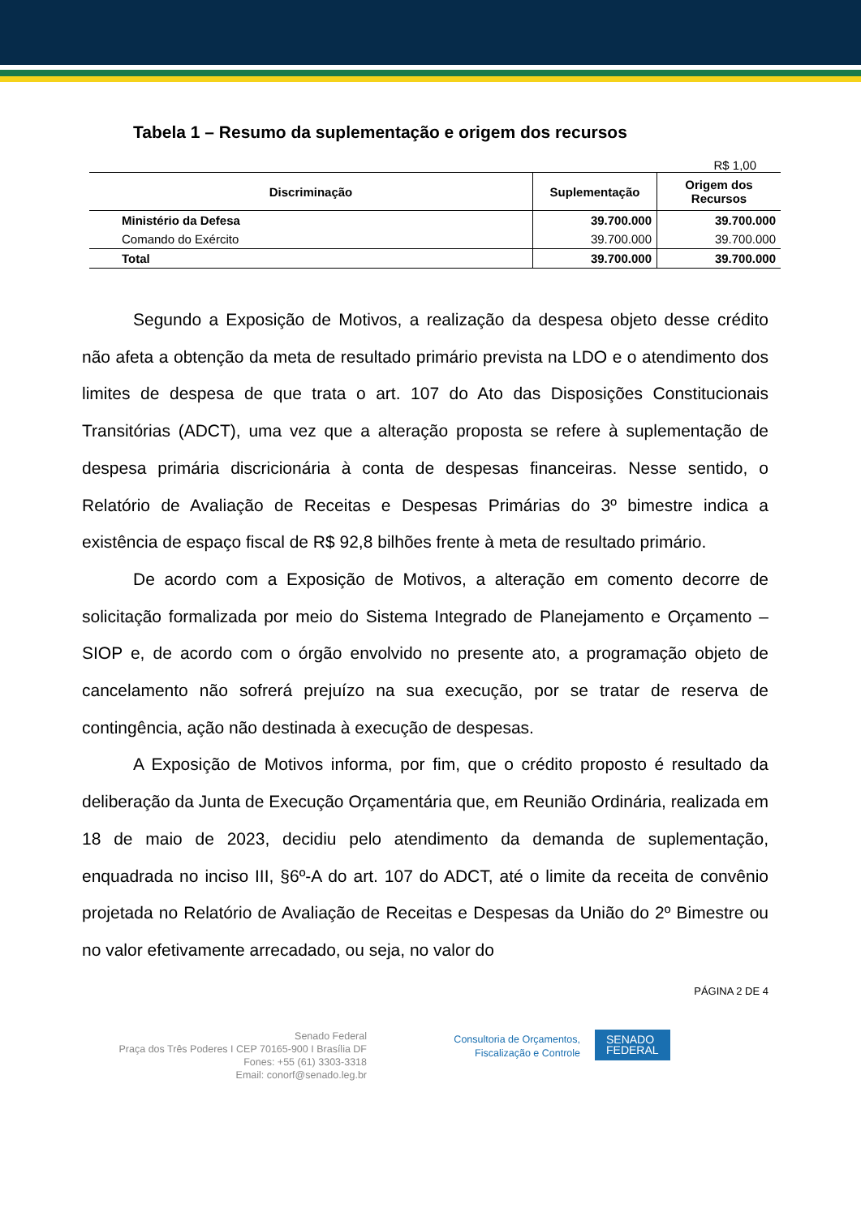Tabela 1 – Resumo da suplementação e origem dos recursos
R$ 1,00
| Discriminação | Suplementação | Origem dos Recursos |
| --- | --- | --- |
| Ministério da Defesa | 39.700.000 | 39.700.000 |
| Comando do Exército | 39.700.000 | 39.700.000 |
| Total | 39.700.000 | 39.700.000 |
Segundo a Exposição de Motivos, a realização da despesa objeto desse crédito não afeta a obtenção da meta de resultado primário prevista na LDO e o atendimento dos limites de despesa de que trata o art. 107 do Ato das Disposições Constitucionais Transitórias (ADCT), uma vez que a alteração proposta se refere à suplementação de despesa primária discricionária à conta de despesas financeiras. Nesse sentido, o Relatório de Avaliação de Receitas e Despesas Primárias do 3º bimestre indica a existência de espaço fiscal de R$ 92,8 bilhões frente à meta de resultado primário.
De acordo com a Exposição de Motivos, a alteração em comento decorre de solicitação formalizada por meio do Sistema Integrado de Planejamento e Orçamento – SIOP e, de acordo com o órgão envolvido no presente ato, a programação objeto de cancelamento não sofrerá prejuízo na sua execução, por se tratar de reserva de contingência, ação não destinada à execução de despesas.
A Exposição de Motivos informa, por fim, que o crédito proposto é resultado da deliberação da Junta de Execução Orçamentária que, em Reunião Ordinária, realizada em 18 de maio de 2023, decidiu pelo atendimento da demanda de suplementação, enquadrada no inciso III, §6º-A do art. 107 do ADCT, até o limite da receita de convênio projetada no Relatório de Avaliação de Receitas e Despesas da União do 2º Bimestre ou no valor efetivamente arrecadado, ou seja, no valor do
PÁGINA 2 DE 4
Senado Federal
Praça dos Três Poderes I CEP 70165-900 I Brasília DF
Fones: +55 (61) 3303-3318
Email: conorf@senado.leg.br
Consultoria de Orçamentos,
Fiscalização e Controle
SENADO
FEDERAL